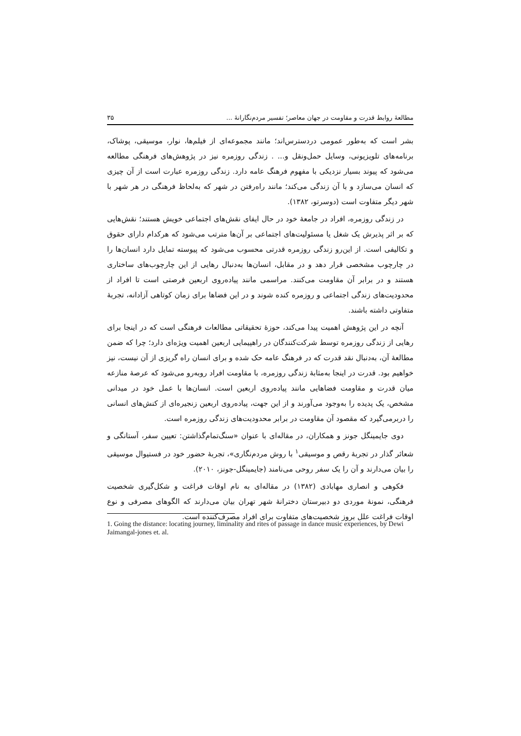مطالعهٔ روابط قدرت و مقاومت در جهان معاصر؛ تفسیر مردم‌نگارانهٔ ... ۳۵
بشر است که به‌طور عمومی دردسترس‌اند؛ مانند مجموعه‌ای از فیلم‌ها، نوار، موسیقی، پوشاک، برنامه‌های تلویزیونی، وسایل حمل‌ونقل و... . زندگی روزمره نیز در پژوهش‌های فرهنگی مطالعه می‌شود که پیوند بسیار نزدیکی با مفهوم فرهنگ عامه دارد. زندگی روزمره عبارت است از آن چیزی که انسان می‌سازد و با آن زندگی می‌کند؛ مانند راه‌رفتن در شهر که به‌لحاظ فرهنگی در هر شهر با شهر دیگر متفاوت است (دوسرتو، ۱۳۸۲).
در زندگی روزمره، افراد در جامعهٔ خود در حال ایفای نقش‌های اجتماعی خویش هستند؛ نقش‌هایی که بر اثر پذیرش یک شغل یا مسئولیت‌های اجتماعی بر آن‌ها مترتب می‌شود که هرکدام دارای حقوق و تکالیفی است. از این‌رو زندگی روزمره قدرتی محسوب می‌شود که پیوسته تمایل دارد انسان‌ها را در چارچوب مشخصی قرار دهد و در مقابل، انسان‌ها به‌دنبال رهایی از این چارچوب‌های ساختاری هستند و در برابر آن مقاومت می‌کنند. مراسمی مانند پیاده‌روی اربعین فرصتی است تا افراد از محدودیت‌های زندگی اجتماعی و روزمره کنده شوند و در این فضاها برای زمان کوتاهی آزادانه، تجربهٔ متفاوتی داشته باشند.
آنچه در این پژوهش اهمیت پیدا می‌کند، حوزهٔ تحقیقاتی مطالعات فرهنگی است که در اینجا برای رهایی از زندگی روزمره توسط شرکت‌کنندگان در راهپیمایی اربعین اهمیت ویژه‌ای دارد؛ چرا که ضمن مطالعهٔ آن، به‌دنبال نقد قدرت که در فرهنگ عامه حک شده و برای انسان راه گریزی از آن نیست، نیز خواهیم بود. قدرت در اینجا به‌مثابهٔ زندگی روزمره، با مقاومت افراد روبه‌رو می‌شود که عرصهٔ منازعه میان قدرت و مقاومت فضاهایی مانند پیاده‌روی اربعین است. انسان‌ها با عمل خود در میدانی مشخص، یک پدیده را به‌وجود می‌آورند و از این جهت، پیاده‌روی اربعین زنجیره‌ای از کنش‌های انسانی را دربرمی‌گیرد که مقصود آن مقاومت در برابر محدودیت‌های زندگی روزمره است.
دوی جایمینگل جونز و همکاران، در مقاله‌ای با عنوان «سنگ‌تمام‌گذاشتن: تعیین سفر، آستانگی و شعائر گذار در تجربهٔ رقص و موسیقی<sup>۱</sup> با روش مردم‌نگاری»، تجربهٔ حضور خود در فستیوال موسیقی را بیان می‌دارند و آن را یک سفر روحی می‌نامند (جایمینگل-جونز، ۲۰۱۰).
فکوهی و انصاری مهابادی (۱۳۸۲) در مقاله‌ای به نام اوقات فراغت و شکل‌گیری شخصیت فرهنگی، نمونهٔ موردی دو دبیرستان دخترانهٔ شهر تهران بیان می‌دارند که الگوهای مصرفی و نوع اوقات فراغت علل بروز شخصیت‌های متفاوت برای افراد مصرف‌کننده است.
1. Going the distance: locating journey, liminality and rites of passage in dance music experiences, by Dewi Jaimangal-jones et. al.